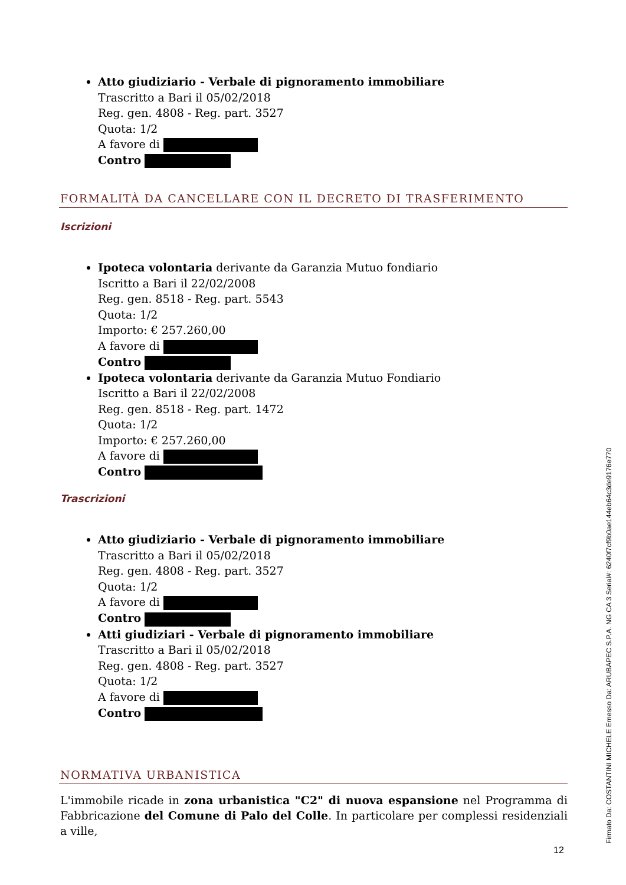Atto giudiziario - Verbale di pignoramento immobiliare
Trascritto a Bari il 05/02/2018
Reg. gen. 4808 - Reg. part. 3527
Quota: 1/2
A favore di
Contro
FORMALITÀ DA CANCELLARE CON IL DECRETO DI TRASFERIMENTO
Iscrizioni
Ipoteca volontaria derivante da Garanzia Mutuo fondiario
Iscritto a Bari il 22/02/2008
Reg. gen. 8518 - Reg. part. 5543
Quota: 1/2
Importo: € 257.260,00
A favore di
Contro
Ipoteca volontaria derivante da Garanzia Mutuo Fondiario
Iscritto a Bari il 22/02/2008
Reg. gen. 8518 - Reg. part. 1472
Quota: 1/2
Importo: € 257.260,00
A favore di
Contro
Trascrizioni
Atto giudiziario - Verbale di pignoramento immobiliare
Trascritto a Bari il 05/02/2018
Reg. gen. 4808 - Reg. part. 3527
Quota: 1/2
A favore di
Contro
Atti giudiziari - Verbale di pignoramento immobiliare
Trascritto a Bari il 05/02/2018
Reg. gen. 4808 - Reg. part. 3527
Quota: 1/2
A favore di
Contro
NORMATIVA URBANISTICA
L'immobile ricade in zona urbanistica "C2" di nuova espansione nel Programma di Fabbricazione del Comune di Palo del Colle. In particolare per complessi residenziali a ville,
12 Firmato Da: COSTANTINI MICHELE Emesso Da: ARUBAPEC S.P.A. NG CA 3 Serial#: 6240f7cf9b0ae144eb64c3de9176e770